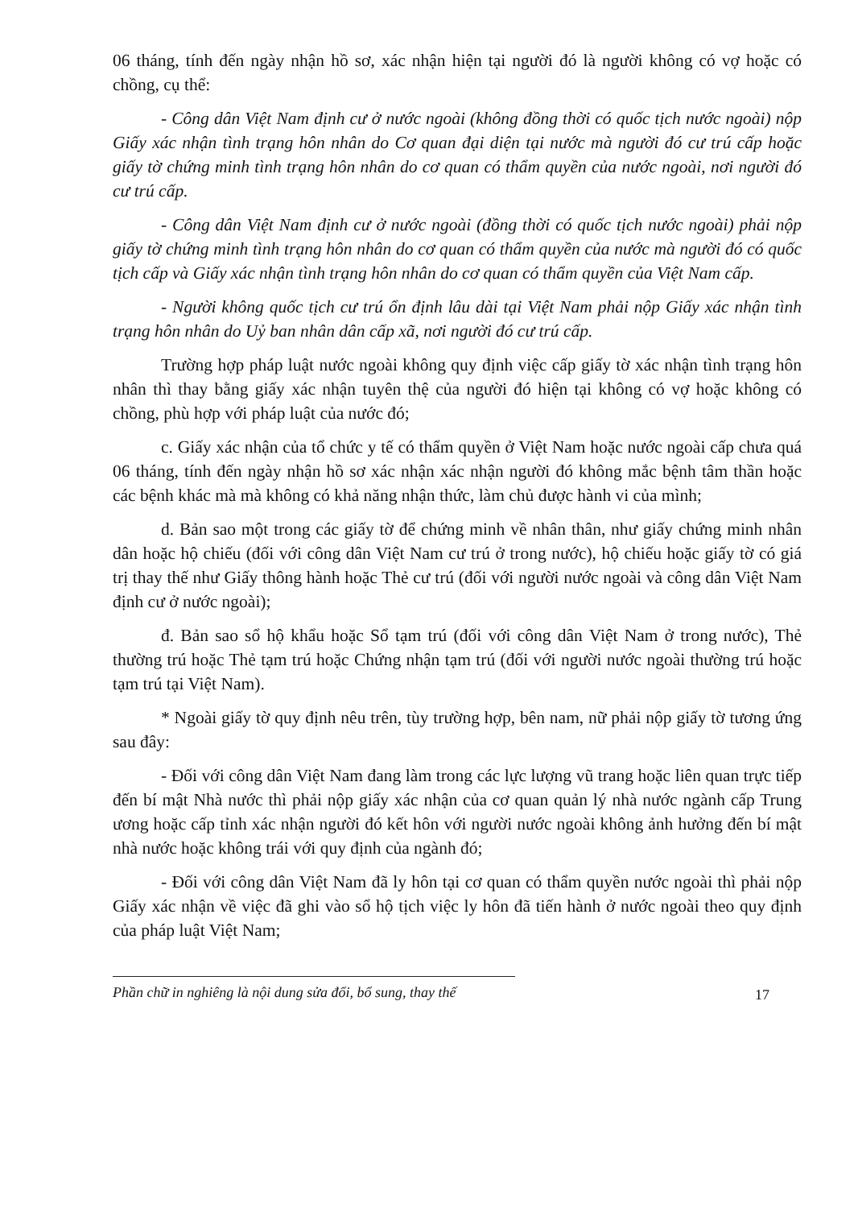06 tháng, tính đến ngày nhận hồ sơ, xác nhận hiện tại người đó là người không có vợ hoặc có chồng, cụ thể:
- Công dân Việt Nam định cư ở nước ngoài (không đồng thời có quốc tịch nước ngoài) nộp Giấy xác nhận tình trạng hôn nhân do Cơ quan đại diện tại nước mà người đó cư trú cấp hoặc giấy tờ chứng minh tình trạng hôn nhân do cơ quan có thẩm quyền của nước ngoài, nơi người đó cư trú cấp.
- Công dân Việt Nam định cư ở nước ngoài (đồng thời có quốc tịch nước ngoài) phải nộp giấy tờ chứng minh tình trạng hôn nhân do cơ quan có thẩm quyền của nước mà người đó có quốc tịch cấp và Giấy xác nhận tình trạng hôn nhân do cơ quan có thẩm quyền của Việt Nam cấp.
- Người không quốc tịch cư trú ổn định lâu dài tại Việt Nam phải nộp Giấy xác nhận tình trạng hôn nhân do Uỷ ban nhân dân cấp xã, nơi người đó cư trú cấp.
Trường hợp pháp luật nước ngoài không quy định việc cấp giấy tờ xác nhận tình trạng hôn nhân thì thay bằng giấy xác nhận tuyên thệ của người đó hiện tại không có vợ hoặc không có chồng, phù hợp với pháp luật của nước đó;
c. Giấy xác nhận của tổ chức y tế có thẩm quyền ở Việt Nam hoặc nước ngoài cấp chưa quá 06 tháng, tính đến ngày nhận hồ sơ xác nhận xác nhận người đó không mắc bệnh tâm thần hoặc các bệnh khác mà mà không có khả năng nhận thức, làm chủ được hành vi của mình;
d. Bản sao một trong các giấy tờ để chứng minh về nhân thân, như giấy chứng minh nhân dân hoặc hộ chiếu (đối với công dân Việt Nam cư trú ở trong nước), hộ chiếu hoặc giấy tờ có giá trị thay thế như Giấy thông hành hoặc Thẻ cư trú (đối với người nước ngoài và công dân Việt Nam định cư ở nước ngoài);
đ. Bản sao sổ hộ khẩu hoặc Sổ tạm trú (đối với công dân Việt Nam ở trong nước), Thẻ thường trú hoặc Thẻ tạm trú hoặc Chứng nhận tạm trú (đối với người nước ngoài thường trú hoặc tạm trú tại Việt Nam).
* Ngoài giấy tờ quy định nêu trên, tùy trường hợp, bên nam, nữ phải nộp giấy tờ tương ứng sau đây:
- Đối với công dân Việt Nam đang làm trong các lực lượng vũ trang hoặc liên quan trực tiếp đến bí mật Nhà nước thì phải nộp giấy xác nhận của cơ quan quản lý nhà nước ngành cấp Trung ương hoặc cấp tỉnh xác nhận người đó kết hôn với người nước ngoài không ảnh hưởng đến bí mật nhà nước hoặc không trái với quy định của ngành đó;
- Đối với công dân Việt Nam đã ly hôn tại cơ quan có thẩm quyền nước ngoài thì phải nộp Giấy xác nhận về việc đã ghi vào sổ hộ tịch việc ly hôn đã tiến hành ở nước ngoài theo quy định của pháp luật Việt Nam;
17 Phần chữ in nghiêng là nội dung sửa đổi, bổ sung, thay thế